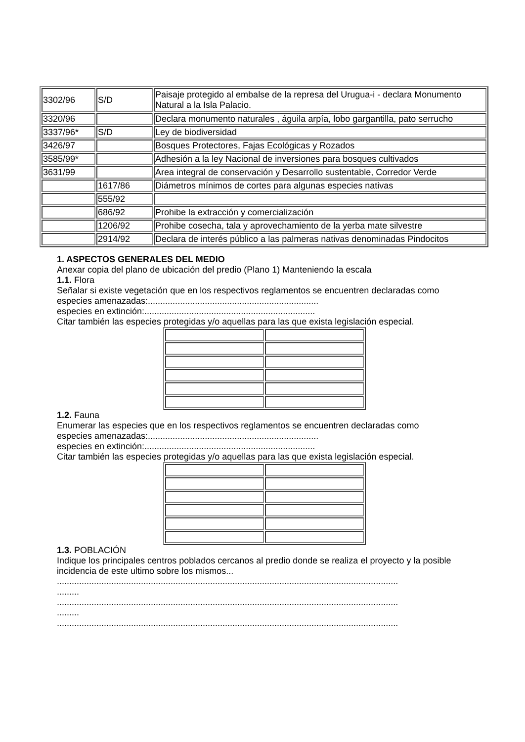| 3302/96 | S/D | Paisaje protegido al embalse de la represa del Urugua-i - declara Monumento Natural a la Isla Palacio. |
| 3320/96 | | Declara monumento naturales , águila arpía, lobo gargantilla, pato serrucho |
| 3337/96* | S/D | Ley de biodiversidad |
| 3426/97 | | Bosques Protectores, Fajas Ecológicas y Rozados |
| 3585/99* | | Adhesión a la ley Nacional de inversiones para bosques cultivados |
| 3631/99 | | Area integral de conservación y Desarrollo sustentable, Corredor Verde |
| | 1617/86 | Diámetros mínimos de cortes para algunas especies nativas |
| | 555/92 | |
| | 686/92 | Prohibe la extracción y comercialización |
| | 1206/92 | Prohibe cosecha, tala y aprovechamiento de la yerba mate silvestre |
| | 2914/92 | Declara de interés público a las palmeras nativas denominadas Pindocitos |
1. ASPECTOS GENERALES DEL MEDIO
Anexar copia del plano de ubicación del predio (Plano 1) Manteniendo la escala
1.1. Flora
Señalar si existe vegetación que en los respectivos reglamentos se encuentren declaradas como
especies amenazadas:.....................................................................
especies en extinción:.....................................................................
Citar también las especies protegidas y/o aquellas para las que exista legislación especial.
1.2. Fauna
Enumerar las especies que en los respectivos reglamentos se encuentren declaradas como
especies amenazadas:.....................................................................
especies en extinción:.....................................................................
Citar también las especies protegidas y/o aquellas para las que exista legislación especial.
1.3. POBLACIÓN
Indique los principales centros poblados cercanos al predio donde se realiza el proyecto y la posible incidencia de este ultimo sobre los mismos...
..........................................................................................................................................
.........
..........................................................................................................................................
.........
..........................................................................................................................................